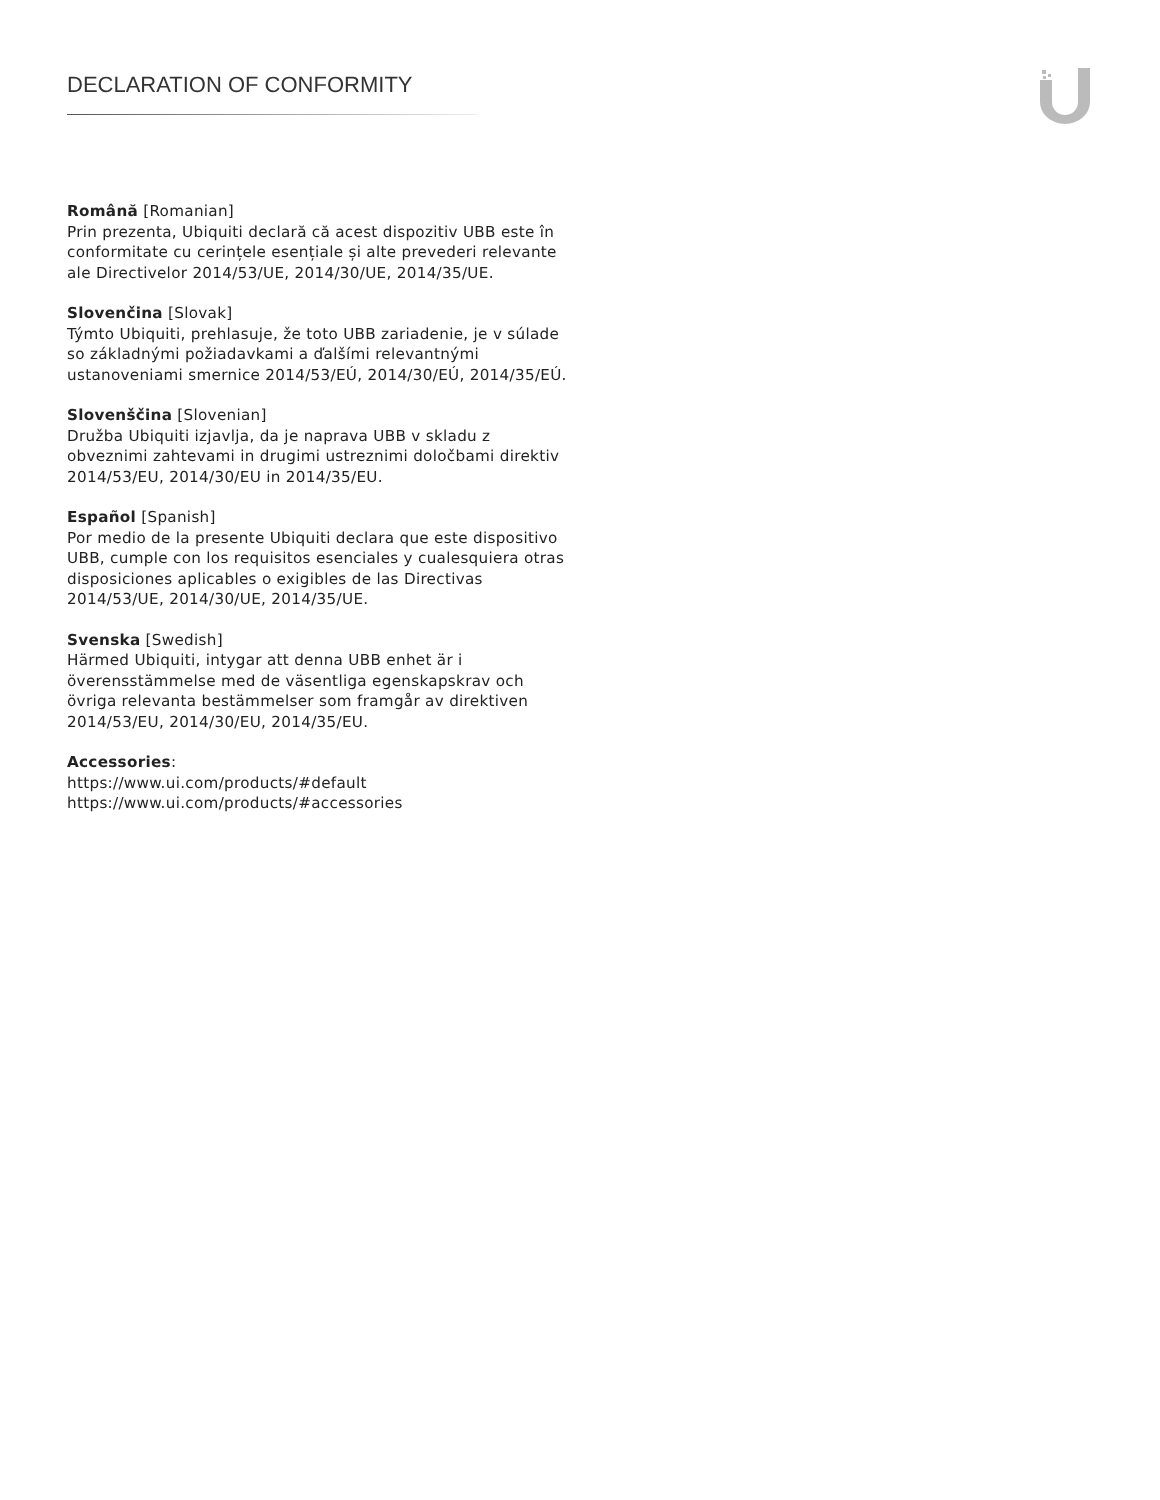DECLARATION OF CONFORMITY
Română [Romanian]
Prin prezenta, Ubiquiti declară că acest dispozitiv UBB este în conformitate cu cerințele esențiale și alte prevederi relevante ale Directivelor 2014/53/UE, 2014/30/UE, 2014/35/UE.
Slovenčina [Slovak]
Týmto Ubiquiti, prehlasuje, že toto UBB zariadenie, je v súlade so základnými požiadavkami a ďalšími relevantnými ustanoveniami smernice 2014/53/EÚ, 2014/30/EÚ, 2014/35/EÚ.
Slovenščina [Slovenian]
Družba Ubiquiti izjavlja, da je naprava UBB v skladu z obveznimi zahtevami in drugimi ustreznimi določbami direktiv 2014/53/EU, 2014/30/EU in 2014/35/EU.
Español [Spanish]
Por medio de la presente Ubiquiti declara que este dispositivo UBB, cumple con los requisitos esenciales y cualesquiera otras disposiciones aplicables o exigibles de las Directivas 2014/53/UE, 2014/30/UE, 2014/35/UE.
Svenska [Swedish]
Härmed Ubiquiti, intygar att denna UBB enhet är i överensstämmelse med de väsentliga egenskapskrav och övriga relevanta bestämmelser som framgår av direktiven 2014/53/EU, 2014/30/EU, 2014/35/EU.
Accessories:
https://www.ui.com/products/#default
https://www.ui.com/products/#accessories